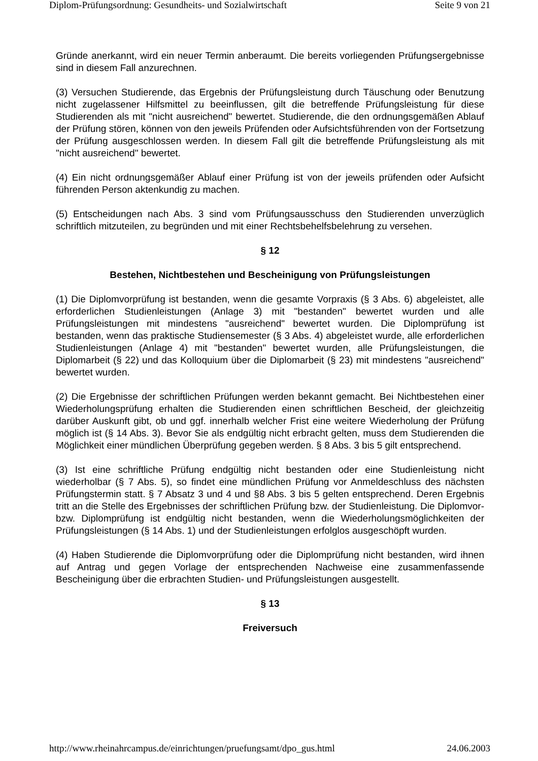Diplom-Prüfungsordnung: Gesundheits- und Sozialwirtschaft Seite 9 von 21
Gründe anerkannt, wird ein neuer Termin anberaumt. Die bereits vorliegenden Prüfungsergebnisse sind in diesem Fall anzurechnen.
(3) Versuchen Studierende, das Ergebnis der Prüfungsleistung durch Täuschung oder Benutzung nicht zugelassener Hilfsmittel zu beeinflussen, gilt die betreffende Prüfungsleistung für diese Studierenden als mit "nicht ausreichend" bewertet. Studierende, die den ordnungsgemäßen Ablauf der Prüfung stören, können von den jeweils Prüfenden oder Aufsichtsführenden von der Fortsetzung der Prüfung ausgeschlossen werden. In diesem Fall gilt die betreffende Prüfungsleistung als mit "nicht ausreichend" bewertet.
(4) Ein nicht ordnungsgemäßer Ablauf einer Prüfung ist von der jeweils prüfenden oder Aufsicht führenden Person aktenkundig zu machen.
(5) Entscheidungen nach Abs. 3 sind vom Prüfungsausschuss den Studierenden unverzüglich schriftlich mitzuteilen, zu begründen und mit einer Rechtsbehelfsbelehrung zu versehen.
§ 12
Bestehen, Nichtbestehen und Bescheinigung von Prüfungsleistungen
(1) Die Diplomvorprüfung ist bestanden, wenn die gesamte Vorpraxis (§ 3 Abs. 6) abgeleistet, alle erforderlichen Studienleistungen (Anlage 3) mit "bestanden" bewertet wurden und alle Prüfungsleistungen mit mindestens "ausreichend" bewertet wurden. Die Diplomprüfung ist bestanden, wenn das praktische Studiensemester (§ 3 Abs. 4) abgeleistet wurde, alle erforderlichen Studienleistungen (Anlage 4) mit "bestanden" bewertet wurden, alle Prüfungsleistungen, die Diplomarbeit (§ 22) und das Kolloquium über die Diplomarbeit (§ 23) mit mindestens "ausreichend" bewertet wurden.
(2) Die Ergebnisse der schriftlichen Prüfungen werden bekannt gemacht. Bei Nichtbestehen einer Wiederholungsprüfung erhalten die Studierenden einen schriftlichen Bescheid, der gleichzeitig darüber Auskunft gibt, ob und ggf. innerhalb welcher Frist eine weitere Wiederholung der Prüfung möglich ist (§ 14 Abs. 3). Bevor Sie als endgültig nicht erbracht gelten, muss dem Studierenden die Möglichkeit einer mündlichen Überprüfung gegeben werden. § 8 Abs. 3 bis 5 gilt entsprechend.
(3) Ist eine schriftliche Prüfung endgültig nicht bestanden oder eine Studienleistung nicht wiederholbar (§ 7 Abs. 5), so findet eine mündlichen Prüfung vor Anmeldeschluss des nächsten Prüfungstermin statt. § 7 Absatz 3 und 4 und §8 Abs. 3 bis 5 gelten entsprechend. Deren Ergebnis tritt an die Stelle des Ergebnisses der schriftlichen Prüfung bzw. der Studienleistung. Die Diplomvor- bzw. Diplomprüfung ist endgültig nicht bestanden, wenn die Wiederholungsmöglichkeiten der Prüfungsleistungen (§ 14 Abs. 1) und der Studienleistungen erfolglos ausgeschöpft wurden.
(4) Haben Studierende die Diplomvorprüfung oder die Diplomprüfung nicht bestanden, wird ihnen auf Antrag und gegen Vorlage der entsprechenden Nachweise eine zusammenfassende Bescheinigung über die erbrachten Studien- und Prüfungsleistungen ausgestellt.
§ 13
Freiversuch
http://www.rheinahrcampus.de/einrichtungen/pruefungsamt/dpo_gus.html 24.06.2003